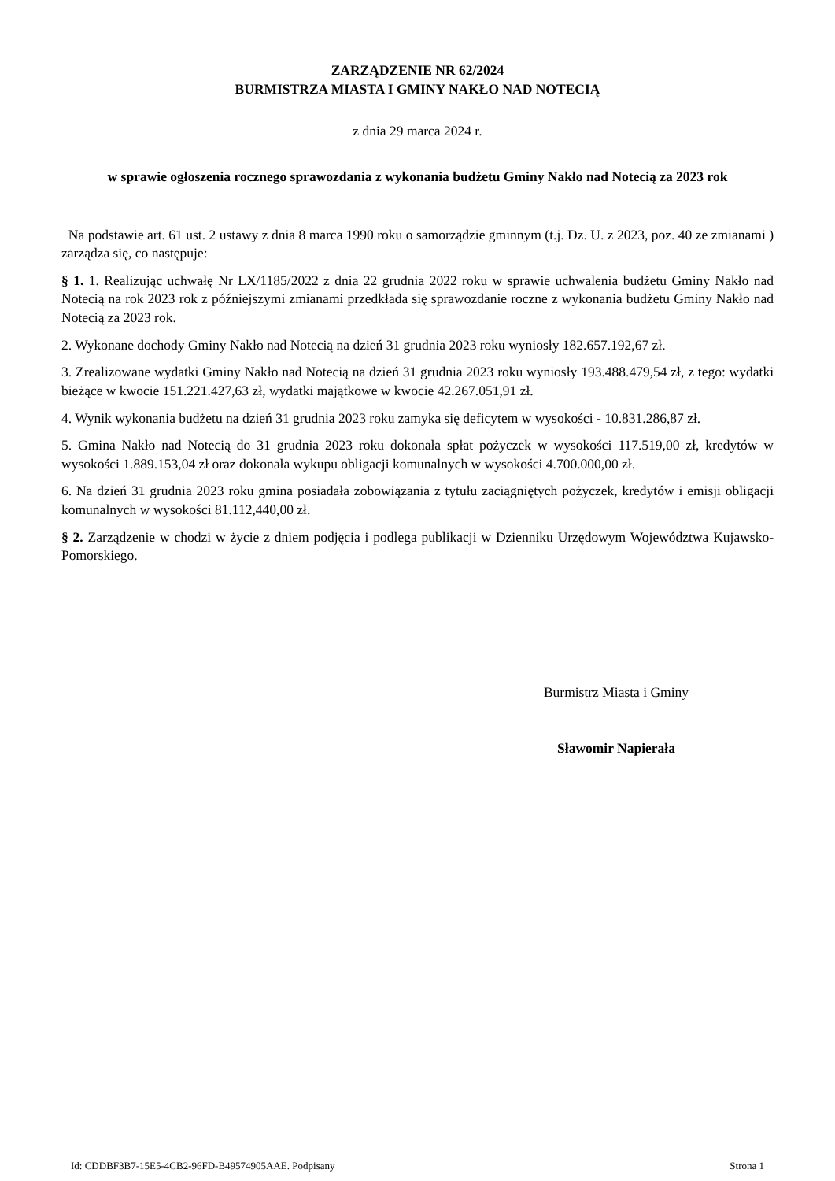ZARZĄDZENIE NR 62/2024
BURMISTRZA MIASTA I GMINY NAKŁO NAD NOTECIĄ
z dnia 29 marca 2024 r.
w sprawie ogłoszenia rocznego sprawozdania z wykonania budżetu Gminy Nakło nad Notecią za 2023 rok
Na podstawie art. 61 ust. 2 ustawy z dnia 8 marca 1990 roku o samorządzie gminnym (t.j. Dz. U. z 2023, poz. 40 ze zmianami ) zarządza się, co następuje:
§ 1. 1. Realizując uchwałę Nr LX/1185/2022 z dnia 22 grudnia 2022 roku w sprawie uchwalenia budżetu Gminy Nakło nad Notecią na rok 2023 rok z późniejszymi zmianami przedkłada się sprawozdanie roczne z wykonania budżetu Gminy Nakło nad Notecią za 2023 rok.
2. Wykonane dochody Gminy Nakło nad Notecią na dzień 31 grudnia 2023 roku wyniosły 182.657.192,67 zł.
3. Zrealizowane wydatki Gminy Nakło nad Notecią na dzień 31 grudnia 2023 roku wyniosły 193.488.479,54 zł, z tego: wydatki bieżące w kwocie 151.221.427,63 zł, wydatki majątkowe w kwocie 42.267.051,91 zł.
4. Wynik wykonania budżetu na dzień 31 grudnia 2023 roku zamyka się deficytem w wysokości - 10.831.286,87 zł.
5. Gmina Nakło nad Notecią do 31 grudnia 2023 roku dokonała spłat pożyczek w wysokości 117.519,00 zł, kredytów w wysokości 1.889.153,04 zł oraz dokonała wykupu obligacji komunalnych w wysokości 4.700.000,00 zł.
6. Na dzień 31 grudnia 2023 roku gmina posiadała zobowiązania z tytułu zaciągniętych pożyczek, kredytów i emisji obligacji komunalnych w wysokości 81.112,440,00 zł.
§ 2. Zarządzenie w chodzi w życie z dniem podjęcia i podlega publikacji w Dzienniku Urzędowym Województwa Kujawsko-Pomorskiego.
Burmistrz Miasta i Gminy
Sławomir Napierała
Id: CDDBF3B7-15E5-4CB2-96FD-B49574905AAE. Podpisany Strona 1